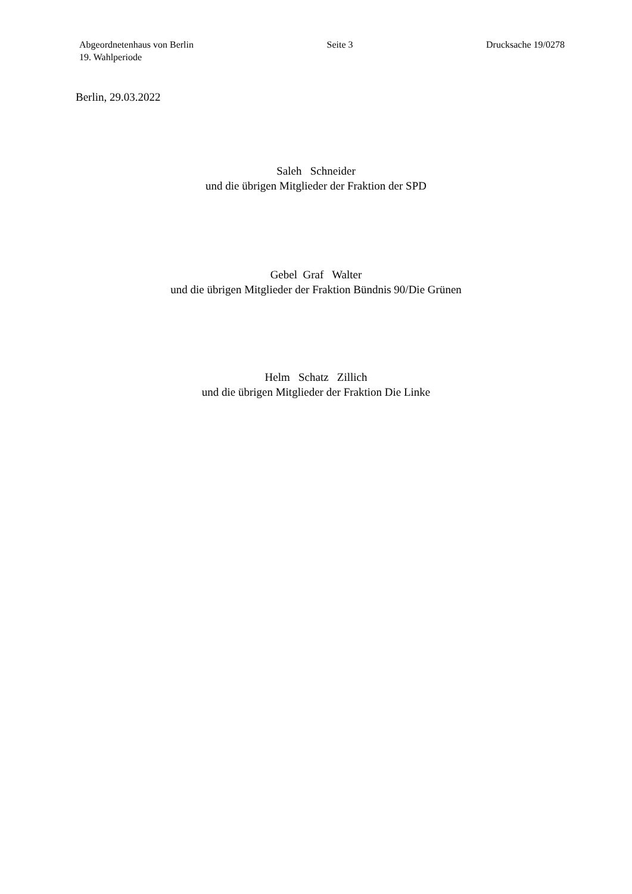Abgeordnetenhaus von Berlin Seite 3 Drucksache 19/0278
19. Wahlperiode
Berlin, 29.03.2022
Saleh Schneider
und die übrigen Mitglieder der Fraktion der SPD
Gebel Graf Walter
und die übrigen Mitglieder der Fraktion Bündnis 90/Die Grünen
Helm Schatz Zillich
und die übrigen Mitglieder der Fraktion Die Linke